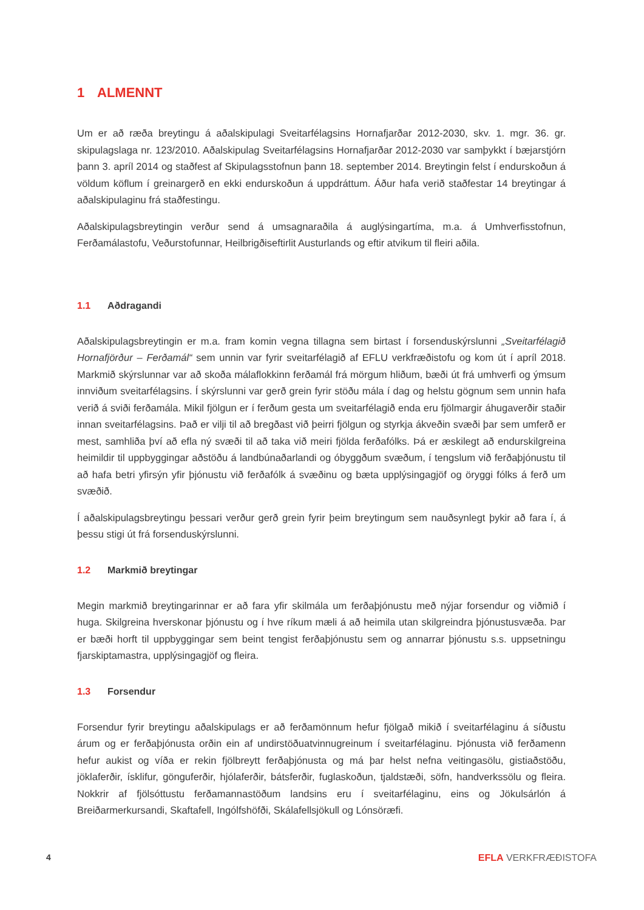1 ALMENNT
Um er að ræða breytingu á aðalskipulagi Sveitarfélagsins Hornafjarðar 2012-2030, skv. 1. mgr. 36. gr. skipulagslaga nr. 123/2010. Aðalskipulag Sveitarfélagsins Hornafjarðar 2012-2030 var samþykkt í bæjarstjórn þann 3. apríl 2014 og staðfest af Skipulagsstofnun þann 18. september 2014. Breytingin felst í endurskoðun á völdum köflum í greinargerð en ekki endurskoðun á uppdráttum. Áður hafa verið staðfestar 14 breytingar á aðalskipulaginu frá staðfestingu.
Aðalskipulagsbreytingin verður send á umsagnaraðila á auglýsingartíma, m.a. á Umhverfisstofnun, Ferðamálastofu, Veðurstofunnar, Heilbrigðiseftirlit Austurlands og eftir atvikum til fleiri aðila.
1.1 Aðdragandi
Aðalskipulagsbreytingin er m.a. fram komin vegna tillagna sem birtast í forsenduskýrslunni „Sveitarfélagið Hornafjörður – Ferðamál“ sem unnin var fyrir sveitarfélagið af EFLU verkfræðistofu og kom út í apríl 2018. Markmið skýrslunnar var að skoða málaflokkinn ferðamál frá mörgum hliðum, bæði út frá umhverfi og ýmsum innviðum sveitarfélagsins. Í skýrslunni var gerð grein fyrir stöðu mála í dag og helstu gögnum sem unnin hafa verið á sviði ferðamála. Mikil fjölgun er í ferðum gesta um sveitarfélagið enda eru fjölmargir áhugaverðir staðir innan sveitarfélagsins. Það er vilji til að bregðast við þeirri fjölgun og styrkja ákveðin svæði þar sem umferð er mest, samhliða því að efla ný svæði til að taka við meiri fjölda ferðafólks. Þá er æskilegt að endurskilgreina heimildir til uppbyggingar aðstöðu á landbúnaðarlandi og óbyggðum svæðum, í tengslum við ferðaþjónustu til að hafa betri yfirsýn yfir þjónustu við ferðafólk á svæðinu og bæta upplýsingagjöf og öryggi fólks á ferð um svæðið.
Í aðalskipulagsbreytingu þessari verður gerð grein fyrir þeim breytingum sem nauðsynlegt þykir að fara í, á þessu stigi út frá forsenduskýrslunni.
1.2 Markmið breytingar
Megin markmið breytingarinnar er að fara yfir skilmála um ferðaþjónustu með nýjar forsendur og viðmið í huga. Skilgreina hverskonar þjónustu og í hve ríkum mæli á að heimila utan skilgreindra þjónustusvæða. Þar er bæði horft til uppbyggingar sem beint tengist ferðaþjónustu sem og annarrar þjónustu s.s. uppsetningu fjarskiptamastra, upplýsingagjöf og fleira.
1.3 Forsendur
Forsendur fyrir breytingu aðalskipulags er að ferðamönnum hefur fjölgað mikið í sveitarfélaginu á síðustu árum og er ferðaþjónusta orðin ein af undirstöðuatvinnugreinum í sveitarfélaginu. Þjónusta við ferðamenn hefur aukist og víða er rekin fjölbreytt ferðaþjónusta og má þar helst nefna veitingasölu, gistiaðstöðu, jöklaferðir, ísklifur, gönguferðir, hjólaferðir, bátsferðir, fuglaskoðun, tjaldstæði, söfn, handverkssölu og fleira. Nokkrir af fjölsóttustu ferðamannastöðum landsins eru í sveitarfélaginu, eins og Jökulsárlón á Breiðarmerkursandi, Skaftafell, Ingólfshöfði, Skálafellsjökull og Lónsöræfi.
4 EFLA VERKFRÆÐISTOFA